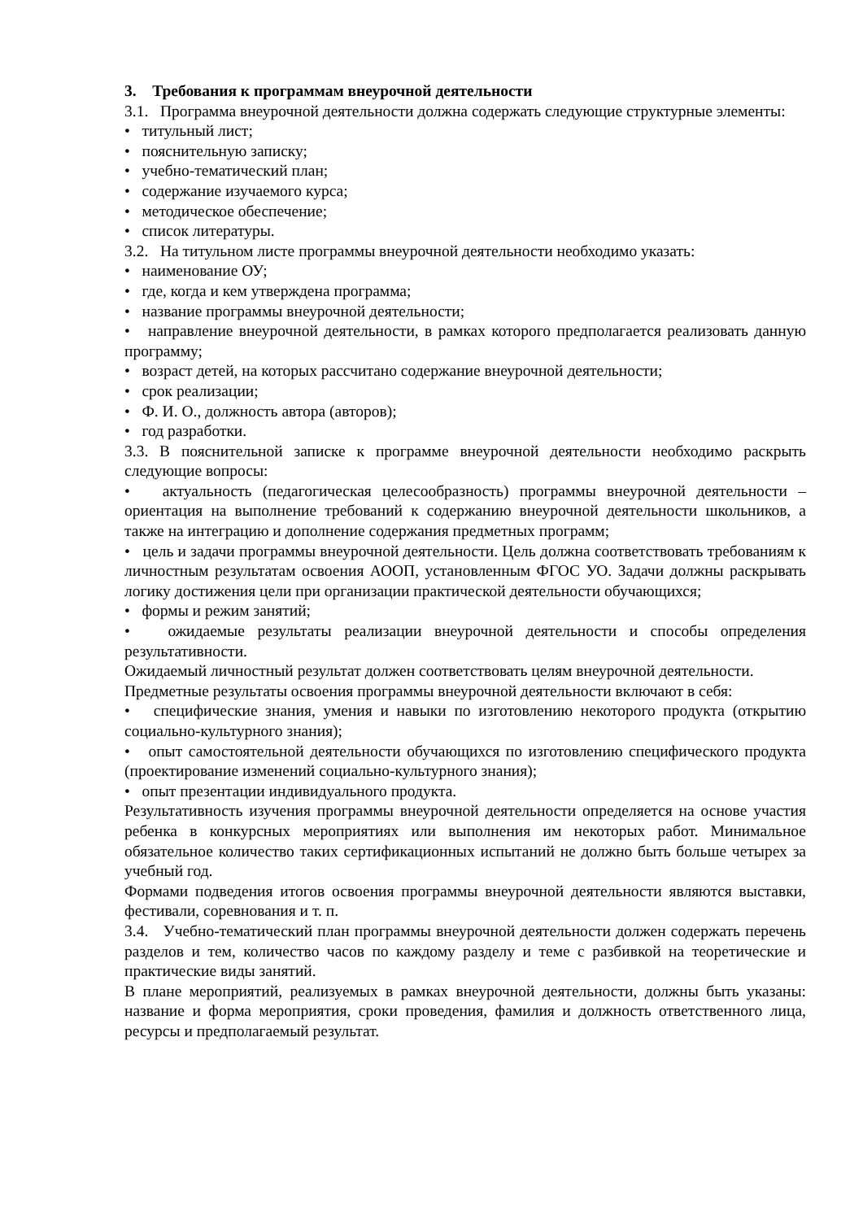3. Требования к программам внеурочной деятельности
3.1. Программа внеурочной деятельности должна содержать следующие структурные элементы:
• титульный лист;
• пояснительную записку;
• учебно-тематический план;
• содержание изучаемого курса;
• методическое обеспечение;
• список литературы.
3.2. На титульном листе программы внеурочной деятельности необходимо указать:
• наименование ОУ;
• где, когда и кем утверждена программа;
• название программы внеурочной деятельности;
• направление внеурочной деятельности, в рамках которого предполагается реализовать данную программу;
• возраст детей, на которых рассчитано содержание внеурочной деятельности;
• срок реализации;
• Ф. И. О., должность автора (авторов);
• год разработки.
3.3. В пояснительной записке к программе внеурочной деятельности необходимо раскрыть следующие вопросы:
• актуальность (педагогическая целесообразность) программы внеурочной деятельности – ориентация на выполнение требований к содержанию внеурочной деятельности школьников, а также на интеграцию и дополнение содержания предметных программ;
• цель и задачи программы внеурочной деятельности. Цель должна соответствовать требованиям к личностным результатам освоения АООП, установленным ФГОС УО. Задачи должны раскрывать логику достижения цели при организации практической деятельности обучающихся;
• формы и режим занятий;
• ожидаемые результаты реализации внеурочной деятельности и способы определения результативности.
Ожидаемый личностный результат должен соответствовать целям внеурочной деятельности.
Предметные результаты освоения программы внеурочной деятельности включают в себя:
• специфические знания, умения и навыки по изготовлению некоторого продукта (открытию социально-культурного знания);
• опыт самостоятельной деятельности обучающихся по изготовлению специфического продукта (проектирование изменений социально-культурного знания);
• опыт презентации индивидуального продукта.
Результативность изучения программы внеурочной деятельности определяется на основе участия ребенка в конкурсных мероприятиях или выполнения им некоторых работ. Минимальное обязательное количество таких сертификационных испытаний не должно быть больше четырех за учебный год.
Формами подведения итогов освоения программы внеурочной деятельности являются выставки, фестивали, соревнования и т. п.
3.4. Учебно-тематический план программы внеурочной деятельности должен содержать перечень разделов и тем, количество часов по каждому разделу и теме с разбивкой на теоретические и практические виды занятий.
В плане мероприятий, реализуемых в рамках внеурочной деятельности, должны быть указаны: название и форма мероприятия, сроки проведения, фамилия и должность ответственного лица, ресурсы и предполагаемый результат.